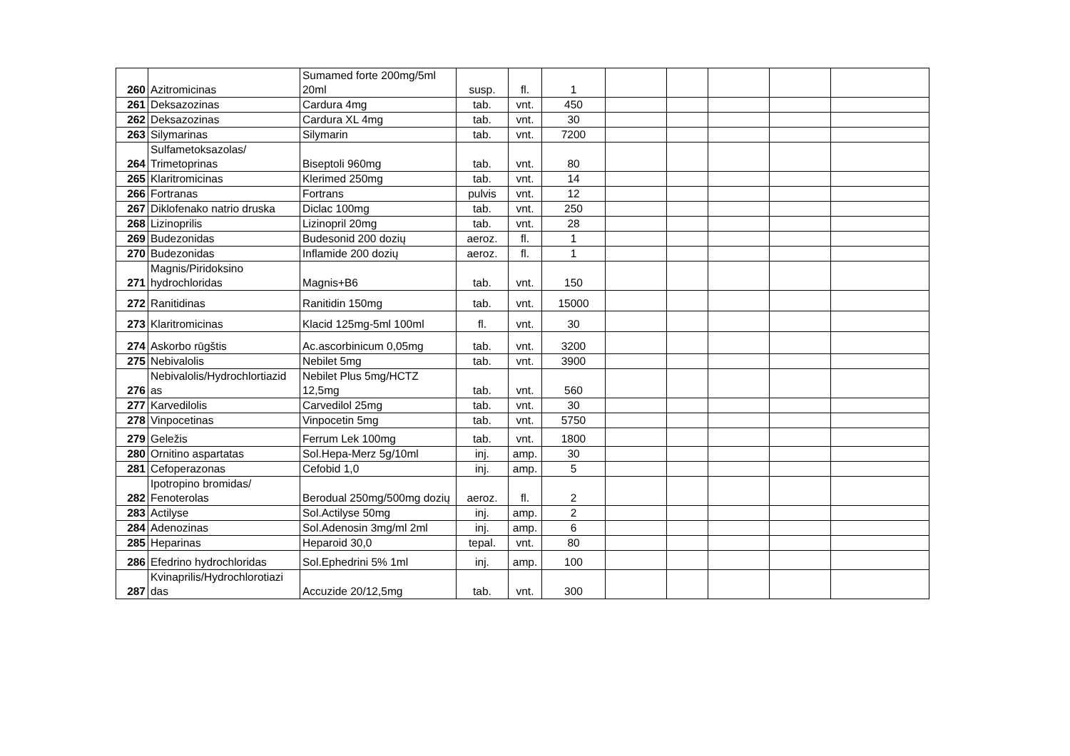| 260 | Azitromicinas | Sumamed forte 200mg/5ml 20ml | susp. | fl. | 1 | | | | | |
| 261 | Deksazozinas | Cardura 4mg | tab. | vnt. | 450 | | | | | |
| 262 | Deksazozinas | Cardura XL 4mg | tab. | vnt. | 30 | | | | | |
| 263 | Silymarinas | Silymarin | tab. | vnt. | 7200 | | | | | |
| 264 | Sulfametoksazolas/ Trimetoprinas | Biseptoli 960mg | tab. | vnt. | 80 | | | | | |
| 265 | Klaritromicinas | Klerimed 250mg | tab. | vnt. | 14 | | | | | |
| 266 | Fortranas | Fortrans | pulvis | vnt. | 12 | | | | | |
| 267 | Diklofenako natrio druska | Diclac 100mg | tab. | vnt. | 250 | | | | | |
| 268 | Lizinoprilis | Lizinopril 20mg | tab. | vnt. | 28 | | | | | |
| 269 | Budezonidas | Budesonid 200 dozių | aeroz. | fl. | 1 | | | | | |
| 270 | Budezonidas | Inflamide 200 dozių | aeroz. | fl. | 1 | | | | | |
| 271 | Magnis/Piridoksino hydrochloridas | Magnis+B6 | tab. | vnt. | 150 | | | | | |
| 272 | Ranitidinas | Ranitidin 150mg | tab. | vnt. | 15000 | | | | | |
| 273 | Klaritromicinas | Klacid 125mg-5ml 100ml | fl. | vnt. | 30 | | | | | |
| 274 | Askorbo rūgštis | Ac.ascorbinicum 0,05mg | tab. | vnt. | 3200 | | | | | |
| 275 | Nebivalolis | Nebilet 5mg | tab. | vnt. | 3900 | | | | | |
| 276 | Nebivalolis/Hydrochlortiazid as | Nebilet Plus 5mg/HCTZ 12,5mg | tab. | vnt. | 560 | | | | | |
| 277 | Karvedilolis | Carvedilol 25mg | tab. | vnt. | 30 | | | | | |
| 278 | Vinpocetinas | Vinpocetin 5mg | tab. | vnt. | 5750 | | | | | |
| 279 | Geležis | Ferrum Lek 100mg | tab. | vnt. | 1800 | | | | | |
| 280 | Ornitino aspartatas | Sol.Hepa-Merz 5g/10ml | inj. | amp. | 30 | | | | | |
| 281 | Cefoperazonas | Cefobid 1,0 | inj. | amp. | 5 | | | | | |
| 282 | Ipotropino bromidas/ Fenoterolas | Berodual 250mg/500mg dozių | aeroz. | fl. | 2 | | | | | |
| 283 | Actilyse | Sol.Actilyse 50mg | inj. | amp. | 2 | | | | | |
| 284 | Adenozinas | Sol.Adenosin 3mg/ml 2ml | inj. | amp. | 6 | | | | | |
| 285 | Heparinas | Heparoid 30,0 | tepal. | vnt. | 80 | | | | | |
| 286 | Efedrino hydrochloridas | Sol.Ephedrini 5% 1ml | inj. | amp. | 100 | | | | | |
| 287 | Kvinaprilis/Hydrochlorotiazi das | Accuzide 20/12,5mg | tab. | vnt. | 300 | | | | | |